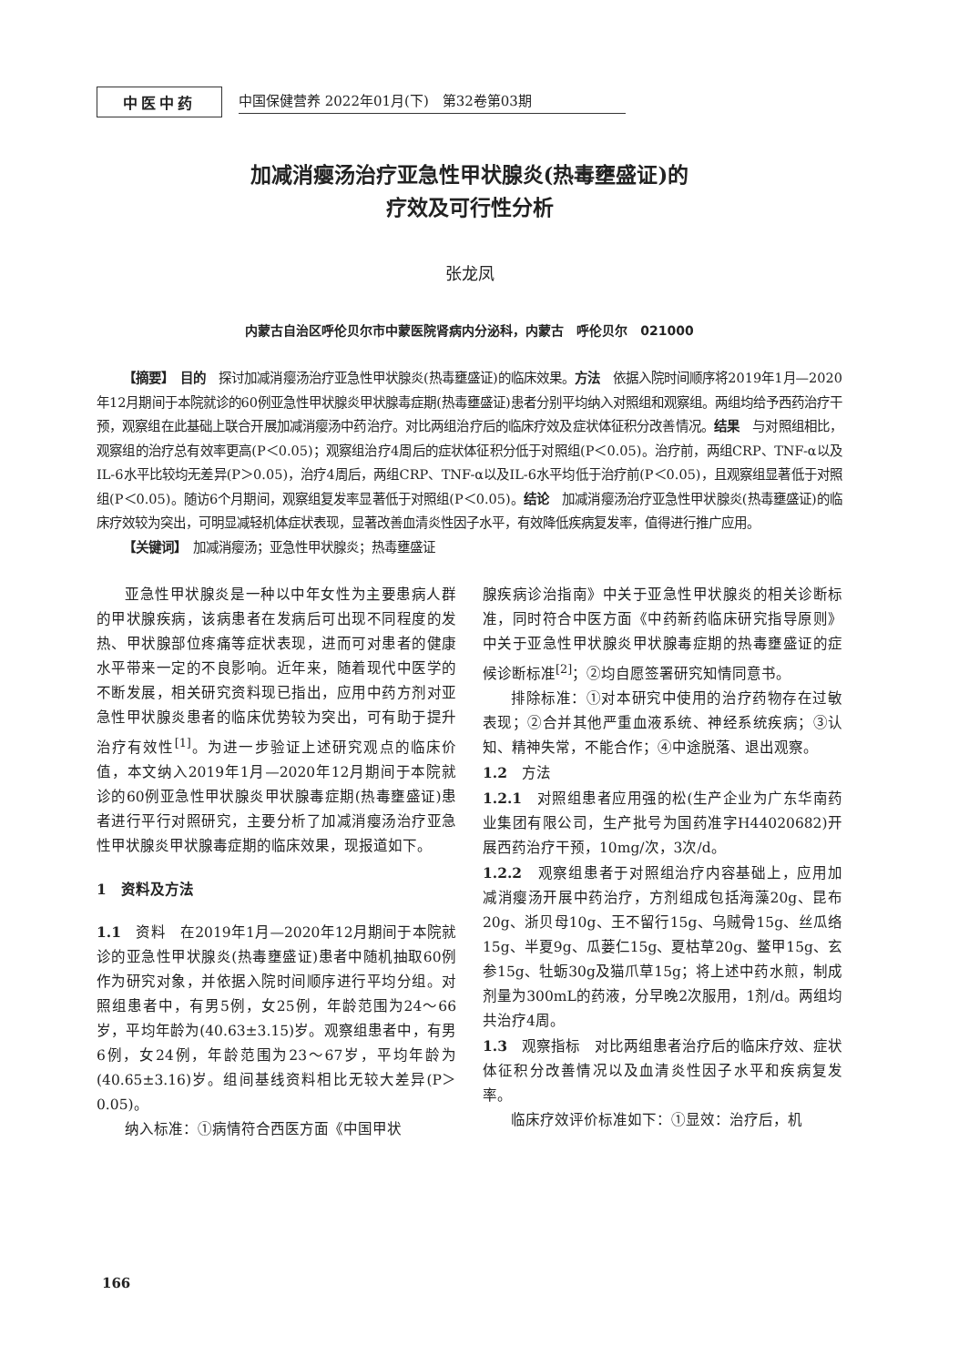中医中药
中国保健营养 2022年01月(下)　第32卷第03期
加减消瘿汤治疗亚急性甲状腺炎(热毒壅盛证)的
疗效及可行性分析
张龙凤
内蒙古自治区呼伦贝尔市中蒙医院肾病内分泌科，内蒙古　呼伦贝尔　021000
【摘要】　目的　探讨加减消瘿汤治疗亚急性甲状腺炎(热毒壅盛证)的临床效果。方法　依据入院时间顺序将2019年1月—2020年12月期间于本院就诊的60例亚急性甲状腺炎甲状腺毒症期(热毒壅盛证)患者分别平均纳入对照组和观察组。两组均给予西药治疗干预，观察组在此基础上联合开展加减消瘿汤中药治疗。对比两组治疗后的临床疗效及症状体征积分改善情况。结果　与对照组相比，观察组的治疗总有效率更高(P＜0.05)；观察组治疗4周后的症状体征积分低于对照组(P＜0.05)。治疗前，两组CRP、TNF-α以及IL-6水平比较均无差异(P＞0.05)，治疗4周后，两组CRP、TNF-α以及IL-6水平均低于治疗前(P＜0.05)，且观察组显著低于对照组(P＜0.05)。随访6个月期间，观察组复发率显著低于对照组(P＜0.05)。结论　加减消瘿汤治疗亚急性甲状腺炎(热毒壅盛证)的临床疗效较为突出，可明显减轻机体症状表现，显著改善血清炎性因子水平，有效降低疾病复发率，值得进行推广应用。
【关键词】　加减消瘿汤；亚急性甲状腺炎；热毒壅盛证
亚急性甲状腺炎是一种以中年女性为主要患病人群的甲状腺疾病，该病患者在发病后可出现不同程度的发热、甲状腺部位疼痛等症状表现，进而可对患者的健康水平带来一定的不良影响。近年来，随着现代中医学的不断发展，相关研究资料现已指出，应用中药方剂对亚急性甲状腺炎患者的临床优势较为突出，可有助于提升治疗有效性<sup>[1]</sup>。为进一步验证上述研究观点的临床价值，本文纳入2019年1月—2020年12月期间于本院就诊的60例亚急性甲状腺炎甲状腺毒症期(热毒壅盛证)患者进行平行对照研究，主要分析了加减消瘿汤治疗亚急性甲状腺炎甲状腺毒症期的临床效果，现报道如下。
1　资料及方法
1.1　资料　在2019年1月—2020年12月期间于本院就诊的亚急性甲状腺炎(热毒壅盛证)患者中随机抽取60例作为研究对象，并依据入院时间顺序进行平均分组。对照组患者中，有男5例，女25例，年龄范围为24～66岁，平均年龄为(40.63±3.15)岁。观察组患者中，有男6例，女24例，年龄范围为23～67岁，平均年龄为(40.65±3.16)岁。组间基线资料相比无较大差异(P＞0.05)。
纳入标准：①病情符合西医方面《中国甲状
腺疾病诊治指南》中关于亚急性甲状腺炎的相关诊断标准，同时符合中医方面《中药新药临床研究指导原则》中关于亚急性甲状腺炎甲状腺毒症期的热毒壅盛证的症候诊断标准<sup>[2]</sup>；②均自愿签署研究知情同意书。
排除标准：①对本研究中使用的治疗药物存在过敏表现；②合并其他严重血液系统、神经系统疾病；③认知、精神失常，不能合作；④中途脱落、退出观察。
1.2　方法
1.2.1　对照组患者应用强的松(生产企业为广东华南药业集团有限公司，生产批号为国药准字H44020682)开展西药治疗干预，10mg/次，3次/d。
1.2.2　观察组患者于对照组治疗内容基础上，应用加减消瘿汤开展中药治疗，方剂组成包括海藻20g、昆布20g、浙贝母10g、王不留行15g、乌贼骨15g、丝瓜络15g、半夏9g、瓜蒌仁15g、夏枯草20g、鳖甲15g、玄参15g、牡蛎30g及猫爪草15g；将上述中药水煎，制成剂量为300mL的药液，分早晚2次服用，1剂/d。两组均共治疗4周。
1.3　观察指标　对比两组患者治疗后的临床疗效、症状体征积分改善情况以及血清炎性因子水平和疾病复发率。
临床疗效评价标准如下：①显效：治疗后，机
166